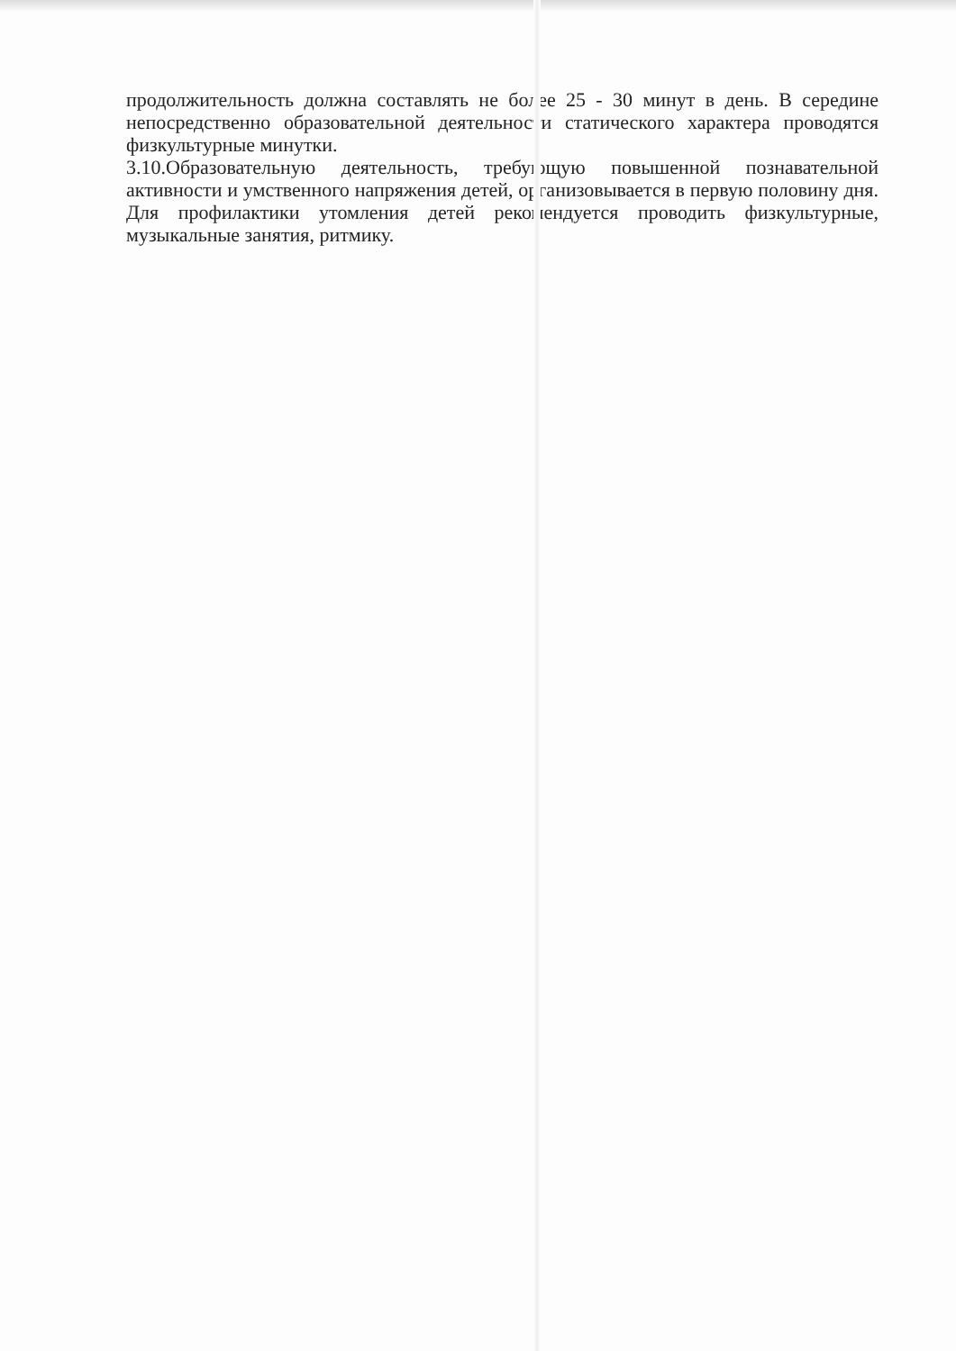продолжительность должна составлять не более 25 - 30 минут в день. В середине непосредственно образовательной деятельности статического характера проводятся физкультурные минутки.
3.10.Образовательную деятельность, требующую повышенной познавательной активности и умственного напряжения детей, организовывается в первую половину дня. Для профилактики утомления детей рекомендуется проводить физкультурные, музыкальные занятия, ритмику.